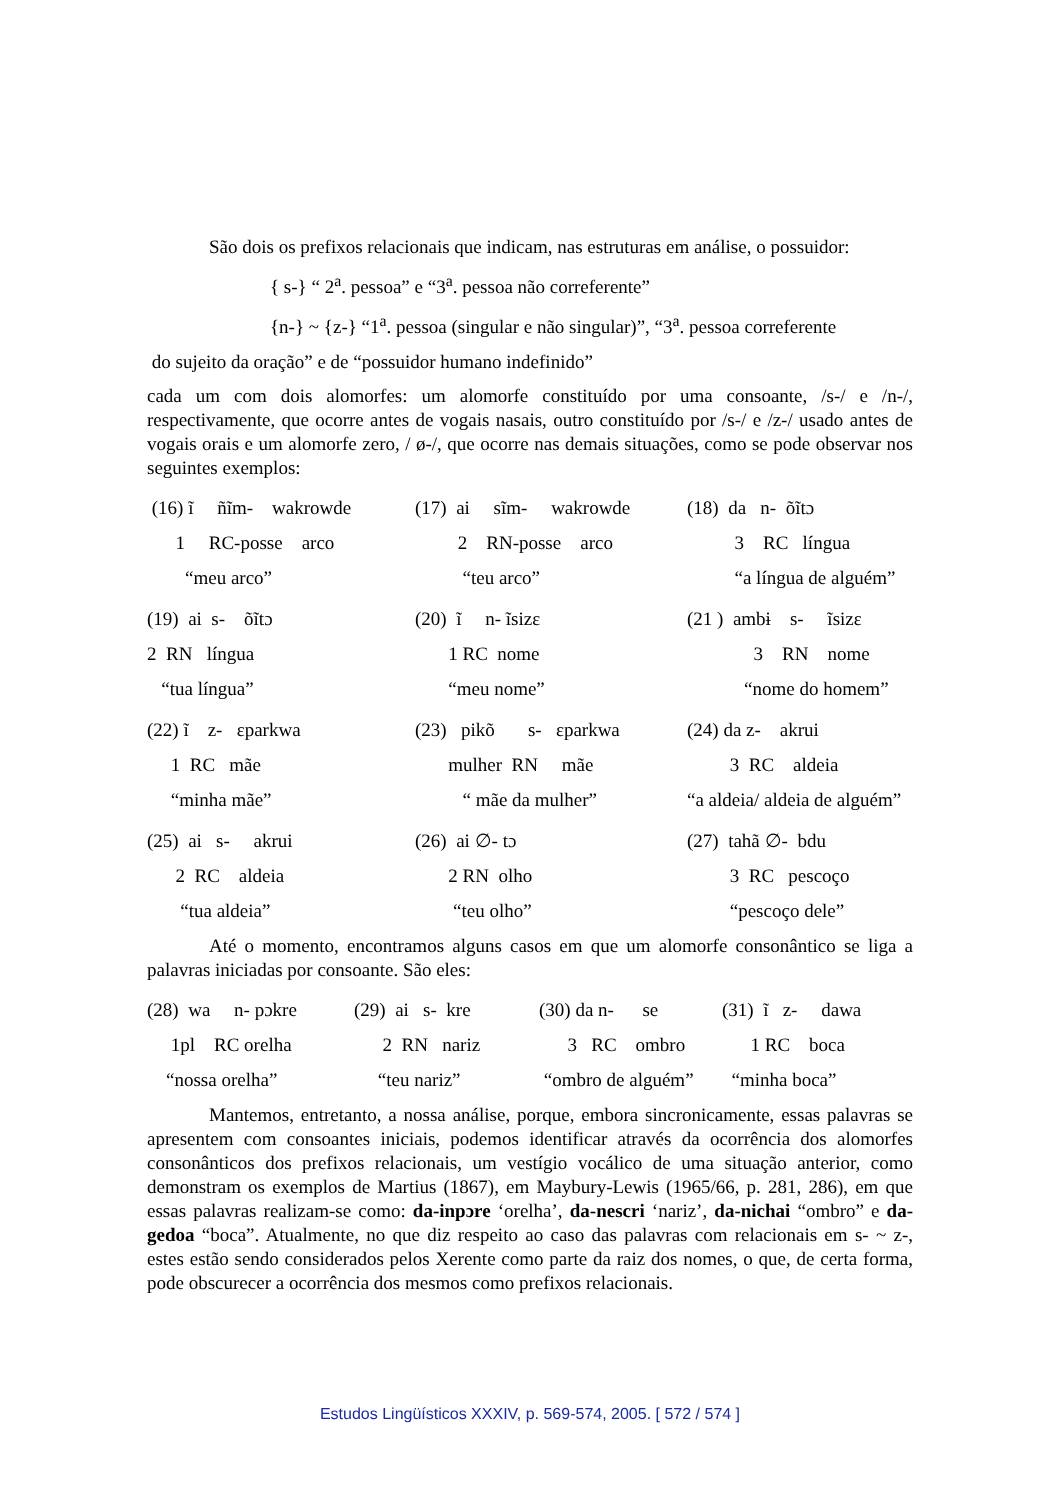São dois os prefixos relacionais que indicam, nas estruturas em análise, o possuidor:
{ s-} “ 2<sup>a</sup>. pessoa” e “3<sup>a</sup>. pessoa não correferente”
{n-} ~ {z-} “1<sup>a</sup>. pessoa (singular e não singular)”, “3<sup>a</sup>. pessoa correferente
do sujeito da oração” e de “possuidor humano indefinido”
cada um com dois alomorfes: um alomorfe constituído por uma consoante, /s-/ e /n-/, respectivamente, que ocorre antes de vogais nasais, outro constituído por /s-/ e /z-/ usado antes de vogais orais e um alomorfe zero, / ø-/, que ocorre nas demais situações, como se pode observar nos seguintes exemplos:
(16) ĩ ñĩm- wakrowde 1 RC-posse arco “meu arco”
(17) ai sĩm- wakrowde 2 RN-posse arco “teu arco”
(18) da n- õĩtɔ 3 RC língua “a língua de alguém”
(19) ai s- õĩtɔ 2 RN língua “tua língua”
(20) ĩ n- ĩsizɛ 1 RC nome “meu nome”
(21 ) ambɨ s- ĩsizɛ 3 RN nome “nome do homem”
(22) ĩ z- ɛparkwa 1 RC mãe “minha mãe”
(23) pikõ s- ɛparkwa mulher RN mãe “ mãe da mulher”
(24) da z- akrui 3 RC aldeia “a aldeia/ aldeia de alguém”
(25) ai s- akrui 2 RC aldeia “tua aldeia”
(26) ai ∅- tɔ 2 RN olho “teu olho”
(27) tahã ∅- bdu 3 RC pescoço “pescoço dele”
Até o momento, encontramos alguns casos em que um alomorfe consonântico se liga a palavras iniciadas por consoante. São eles:
(28) wa n- pɔkre 1pl RC orelha “nossa orelha”
(29) ai s- kre 2 RN nariz “teu nariz”
(30) da n- se 3 RC ombro “ombro de alguém”
(31) ĩ z- dawa 1 RC boca “minha boca”
Mantemos, entretanto, a nossa análise, porque, embora sincronicamente, essas palavras se apresentem com consoantes iniciais, podemos identificar através da ocorrência dos alomorfes consonânticos dos prefixos relacionais, um vestígio vocálico de uma situação anterior, como demonstram os exemplos de Martius (1867), em Maybury-Lewis (1965/66, p. 281, 286), em que essas palavras realizam-se como: da-inpɔre ‘orelha’, da-nescri ‘nariz’, da-nichai “ombro” e da-gedoa “boca”. Atualmente, no que diz respeito ao caso das palavras com relacionais em s- ~ z-, estes estão sendo considerados pelos Xerente como parte da raiz dos nomes, o que, de certa forma, pode obscurecer a ocorrência dos mesmos como prefixos relacionais.
Estudos Lingüísticos XXXIV, p. 569-574, 2005. [ 572 / 574 ]